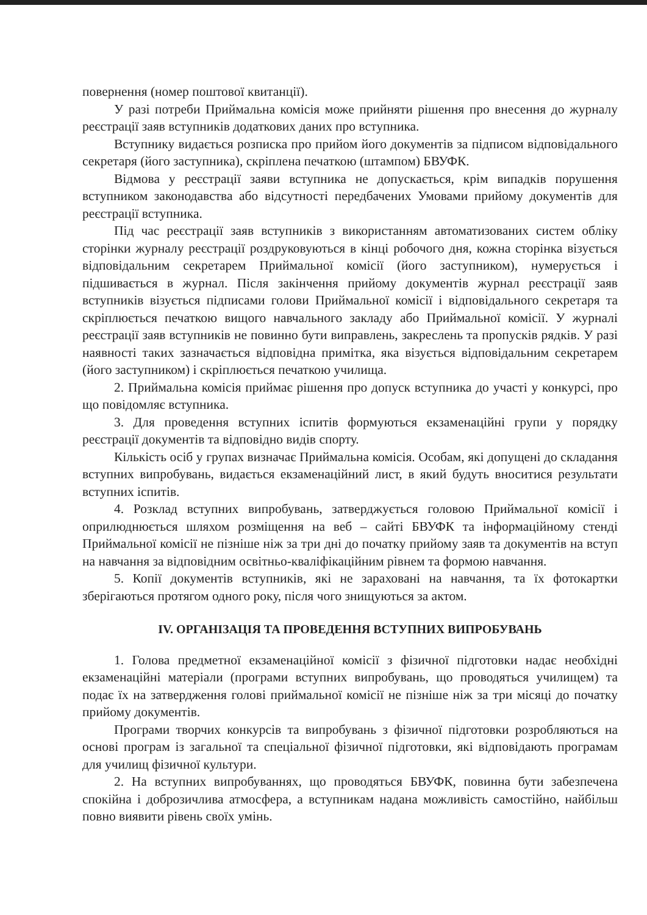повернення (номер поштової квитанції).
У разі потреби Приймальна комісія може прийняти рішення про внесення до журналу реєстрації заяв вступників додаткових даних про вступника.
Вступнику видається розписка про прийом його документів за підписом відповідального секретаря (його заступника), скріплена печаткою (штампом) БВУФК.
Відмова у реєстрації заяви вступника не допускається, крім випадків порушення вступником законодавства або відсутності передбачених Умовами прийому документів для реєстрації вступника.
Під час реєстрації заяв вступників з використанням автоматизованих систем обліку сторінки журналу реєстрації роздруковуються в кінці робочого дня, кожна сторінка візується відповідальним секретарем Приймальної комісії (його заступником), нумерується і підшивається в журнал. Після закінчення прийому документів журнал реєстрації заяв вступників візується підписами голови Приймальної комісії і відповідального секретаря та скріплюється печаткою вищого навчального закладу або Приймальної комісії. У журналі реєстрації заяв вступників не повинно бути виправлень, закреслень та пропусків рядків. У разі наявності таких зазначається відповідна примітка, яка візується відповідальним секретарем (його заступником) і скріплюється печаткою училища.
2. Приймальна комісія приймає рішення про допуск вступника до участі у конкурсі, про що повідомляє вступника.
3. Для проведення вступних іспитів формуються екзаменаційні групи у порядку реєстрації документів та відповідно видів спорту.
Кількість осіб у групах визначає Приймальна комісія. Особам, які допущені до складання вступних випробувань, видається екзаменаційний лист, в який будуть вноситися результати вступних іспитів.
4. Розклад вступних випробувань, затверджується головою Приймальної комісії і оприлюднюється шляхом розміщення на веб – сайті БВУФК та інформаційному стенді Приймальної комісії не пізніше ніж за три дні до початку прийому заяв та документів на вступ на навчання за відповідним освітньо-кваліфікаційним рівнем та формою навчання.
5. Копії документів вступників, які не зараховані на навчання, та їх фотокартки зберігаються протягом одного року, після чого знищуються за актом.
IV. ОРГАНІЗАЦІЯ ТА ПРОВЕДЕННЯ ВСТУПНИХ ВИПРОБУВАНЬ
1. Голова предметної екзаменаційної комісії з фізичної підготовки надає необхідні екзаменаційні матеріали (програми вступних випробувань, що проводяться училищем) та подає їх на затвердження голові приймальної комісії не пізніше ніж за три місяці до початку прийому документів.
Програми творчих конкурсів та випробувань з фізичної підготовки розробляються на основі програм із загальної та спеціальної фізичної підготовки, які відповідають програмам для училищ фізичної культури.
2. На вступних випробуваннях, що проводяться БВУФК, повинна бути забезпечена спокійна і доброзичлива атмосфера, а вступникам надана можливість самостійно, найбільш повно виявити рівень своїх умінь.